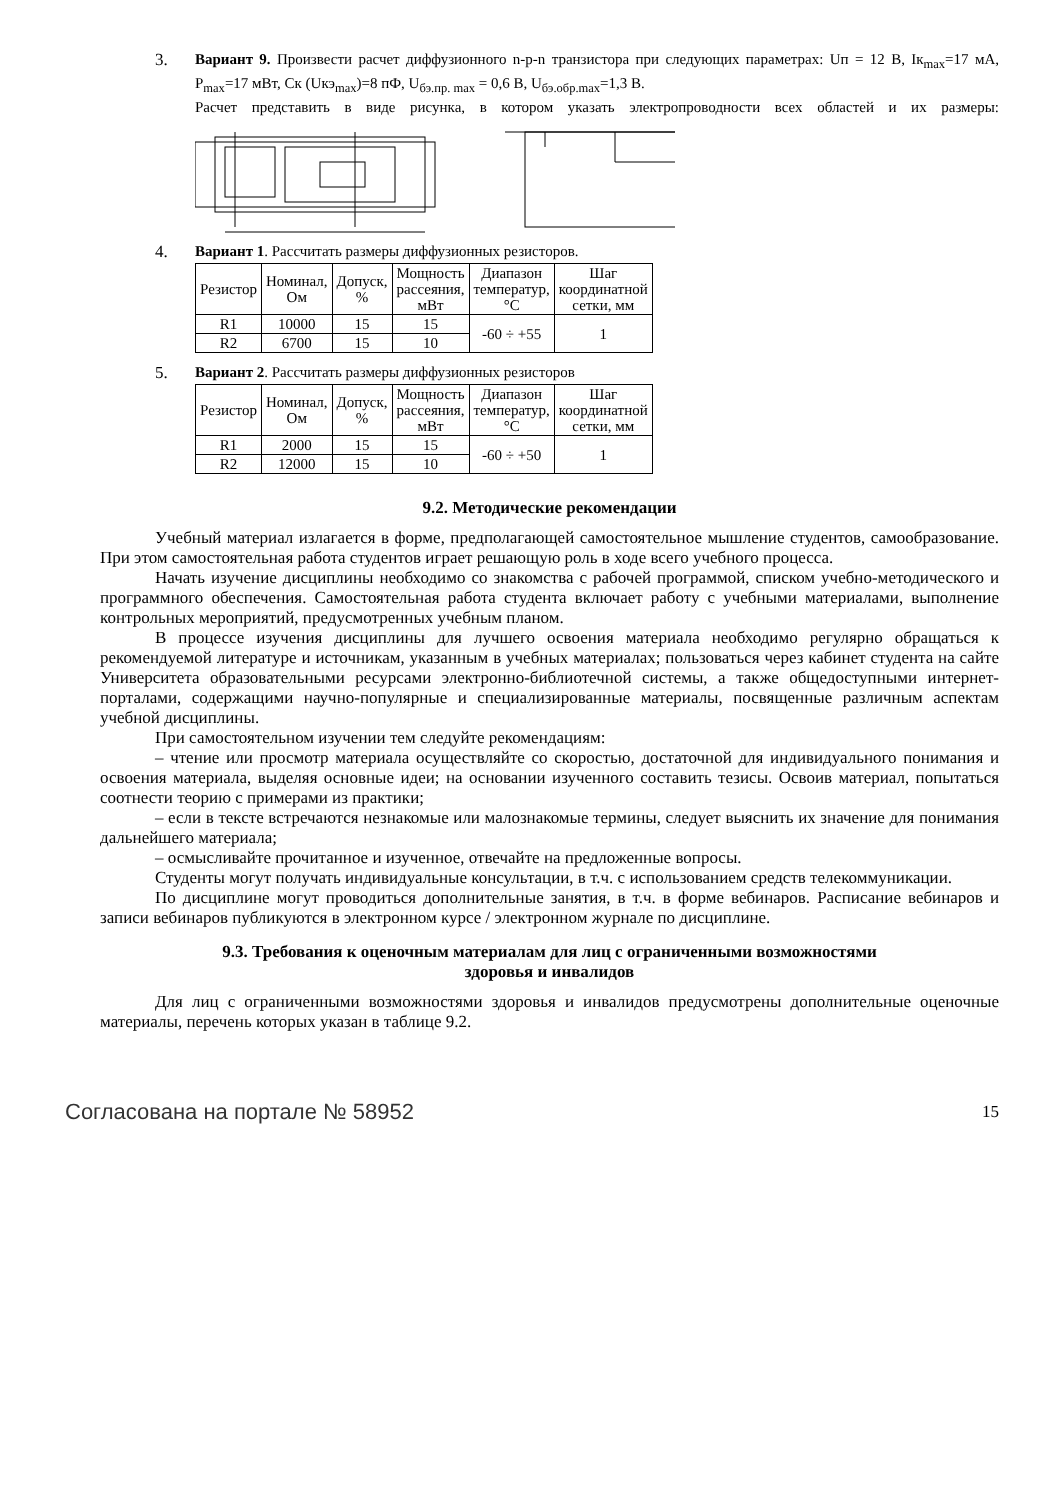3.
Вариант 9. Произвести расчет диффузионного n-p-n транзистора при следующих параметрах: Uп = 12 В, Iк<sub>max</sub>=17 мА, P<sub>max</sub>=17 мВт, Ск (Uкэ<sub>max</sub>)=8 пФ, U<sub>бэ.пр. max</sub> = 0,6 В, U<sub>бэ.обр.max</sub>=1,3 В.
Расчет представить в виде рисунка, в котором указать электропроводности всех областей и их размеры:
4.
Вариант 1. Рассчитать размеры диффузионных резисторов.
| Резистор | Номинал, Ом | Допуск, % | Мощность рассеяния, мВт | Диапазон температур, °С | Шаг координатной сетки, мм |
| R1 | 10000 | 15 | 15 | -60 ÷ +55 | 1 |
| R2 | 6700 | 15 | 10 | | |
5.
Вариант 2. Рассчитать размеры диффузионных резисторов
| Резистор | Номинал, Ом | Допуск, % | Мощность рассеяния, мВт | Диапазон температур, °С | Шаг координатной сетки, мм |
| R1 | 2000 | 15 | 15 | -60 ÷ +50 | 1 |
| R2 | 12000 | 15 | 10 | | |
9.2. Методические рекомендации
Учебный материал излагается в форме, предполагающей самостоятельное мышление студентов, самообразование. При этом самостоятельная работа студентов играет решающую роль в ходе всего учебного процесса.
Начать изучение дисциплины необходимо со знакомства с рабочей программой, списком учебно-методического и программного обеспечения. Самостоятельная работа студента включает работу с учебными материалами, выполнение контрольных мероприятий, предусмотренных учебным планом.
В процессе изучения дисциплины для лучшего освоения материала необходимо регулярно обращаться к рекомендуемой литературе и источникам, указанным в учебных материалах; пользоваться через кабинет студента на сайте Университета образовательными ресурсами электронно-библиотечной системы, а также общедоступными интернет-порталами, содержащими научно-популярные и специализированные материалы, посвященные различным аспектам учебной дисциплины.
При самостоятельном изучении тем следуйте рекомендациям:
– чтение или просмотр материала осуществляйте со скоростью, достаточной для индивидуального понимания и освоения материала, выделяя основные идеи; на основании изученного составить тезисы. Освоив материал, попытаться соотнести теорию с примерами из практики;
– если в тексте встречаются незнакомые или малознакомые термины, следует выяснить их значение для понимания дальнейшего материала;
– осмысливайте прочитанное и изученное, отвечайте на предложенные вопросы.
Студенты могут получать индивидуальные консультации, в т.ч. с использованием средств телекоммуникации.
По дисциплине могут проводиться дополнительные занятия, в т.ч. в форме вебинаров. Расписание вебинаров и записи вебинаров публикуются в электронном курсе / электронном журнале по дисциплине.
9.3. Требования к оценочным материалам для лиц с ограниченными возможностями
здоровья и инвалидов
Для лиц с ограниченными возможностями здоровья и инвалидов предусмотрены дополнительные оценочные материалы, перечень которых указан в таблице 9.2.
Согласована на портале № 58952 15